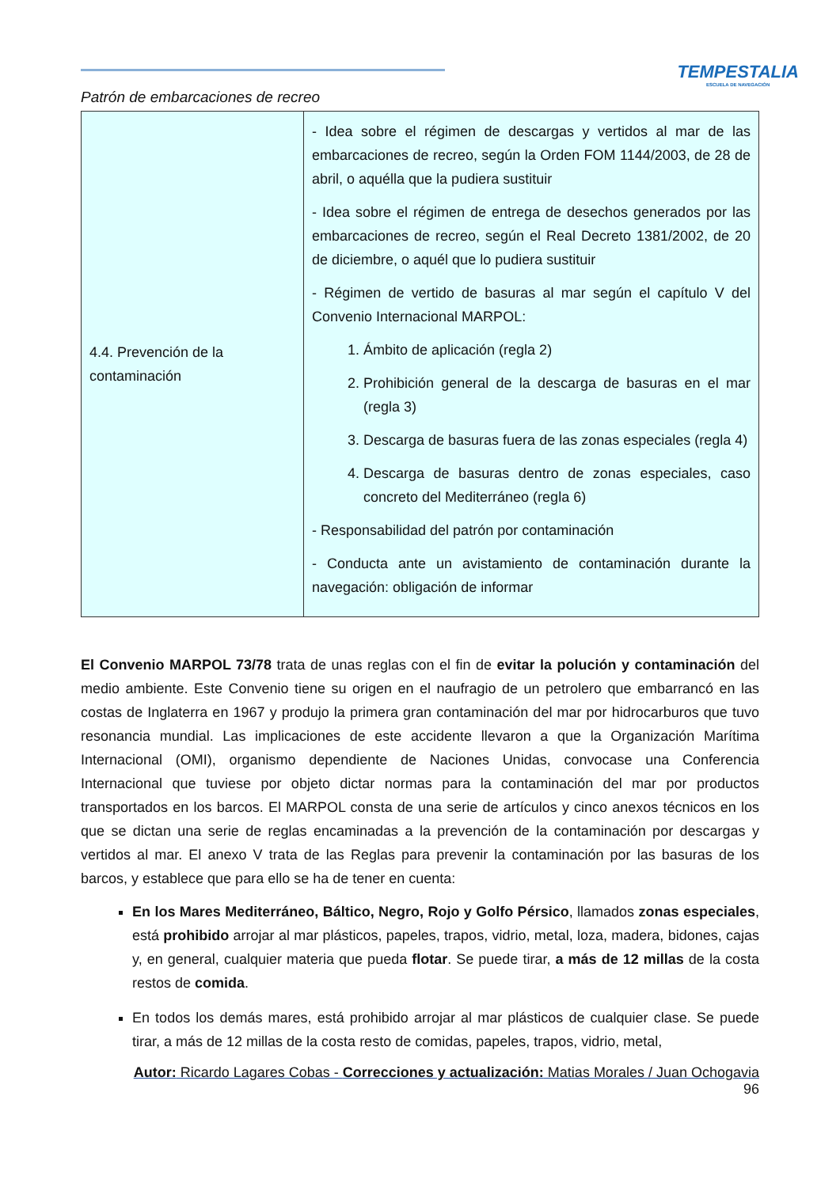TEMPESTALIA
ESCUELA DE NAVEGACIÓN
Patrón de embarcaciones de recreo
| 4.4. Prevención de la contaminación | - Idea sobre el régimen de descargas y vertidos al mar de las embarcaciones de recreo, según la Orden FOM 1144/2003, de 28 de abril, o aquélla que la pudiera sustituir - Idea sobre el régimen de entrega de desechos generados por las embarcaciones de recreo, según el Real Decreto 1381/2002, de 20 de diciembre, o aquél que lo pudiera sustituir - Régimen de vertido de basuras al mar según el capítulo V del Convenio Internacional MARPOL: 1. Ámbito de aplicación (regla 2) 2. Prohibición general de la descarga de basuras en el mar (regla 3) 3. Descarga de basuras fuera de las zonas especiales (regla 4) 4. Descarga de basuras dentro de zonas especiales, caso concreto del Mediterráneo (regla 6) - Responsabilidad del patrón por contaminación - Conducta ante un avistamiento de contaminación durante la navegación: obligación de informar |
El Convenio MARPOL 73/78 trata de unas reglas con el fin de evitar la polución y contaminación del medio ambiente. Este Convenio tiene su origen en el naufragio de un petrolero que embarrancó en las costas de Inglaterra en 1967 y produjo la primera gran contaminación del mar por hidrocarburos que tuvo resonancia mundial. Las implicaciones de este accidente llevaron a que la Organización Marítima Internacional (OMI), organismo dependiente de Naciones Unidas, convocase una Conferencia Internacional que tuviese por objeto dictar normas para la contaminación del mar por productos transportados en los barcos. El MARPOL consta de una serie de artículos y cinco anexos técnicos en los que se dictan una serie de reglas encaminadas a la prevención de la contaminación por descargas y vertidos al mar. El anexo V trata de las Reglas para prevenir la contaminación por las basuras de los barcos, y establece que para ello se ha de tener en cuenta:
En los Mares Mediterráneo, Báltico, Negro, Rojo y Golfo Pérsico, llamados zonas especiales, está prohibido arrojar al mar plásticos, papeles, trapos, vidrio, metal, loza, madera, bidones, cajas y, en general, cualquier materia que pueda flotar. Se puede tirar, a más de 12 millas de la costa restos de comida.
En todos los demás mares, está prohibido arrojar al mar plásticos de cualquier clase. Se puede tirar, a más de 12 millas de la costa resto de comidas, papeles, trapos, vidrio, metal,
Autor: Ricardo Lagares Cobas - Correcciones y actualización: Matias Morales / Juan Ochogavia
96